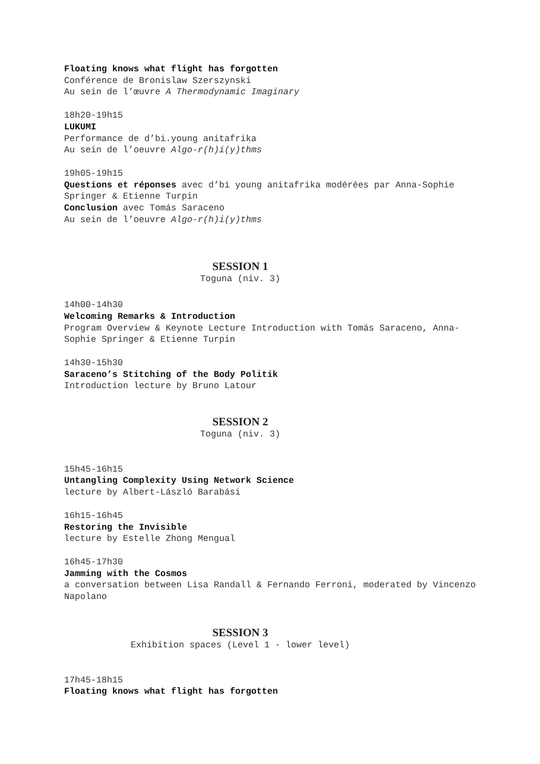Floating knows what flight has forgotten
Conférence de Bronislaw Szerszynski
Au sein de l’œuvre A Thermodynamic Imaginary
18h20-19h15
LUKUMI
Performance de d’bi.young anitafrika
Au sein de l’oeuvre Algo-r(h)i(y)thms
19h05-19h15
Questions et réponses avec d’bi young anitafrika modérées par Anna-Sophie Springer & Etienne Turpin
Conclusion avec Tomás Saraceno
Au sein de l’oeuvre Algo-r(h)i(y)thms
SESSION 1
Toguna (niv. 3)
14h00-14h30
Welcoming Remarks & Introduction
Program Overview & Keynote Lecture Introduction with Tomás Saraceno, Anna-Sophie Springer & Etienne Turpin
14h30-15h30
Saraceno’s Stitching of the Body Politik
Introduction lecture by Bruno Latour
SESSION 2
Toguna (niv. 3)
15h45-16h15
Untangling Complexity Using Network Science
lecture by Albert-László Barabási
16h15-16h45
Restoring the Invisible
lecture by Estelle Zhong Mengual
16h45-17h30
Jamming with the Cosmos
a conversation between Lisa Randall & Fernando Ferroni, moderated by Vincenzo Napolano
SESSION 3
Exhibition spaces (Level 1 - lower level)
17h45-18h15
Floating knows what flight has forgotten